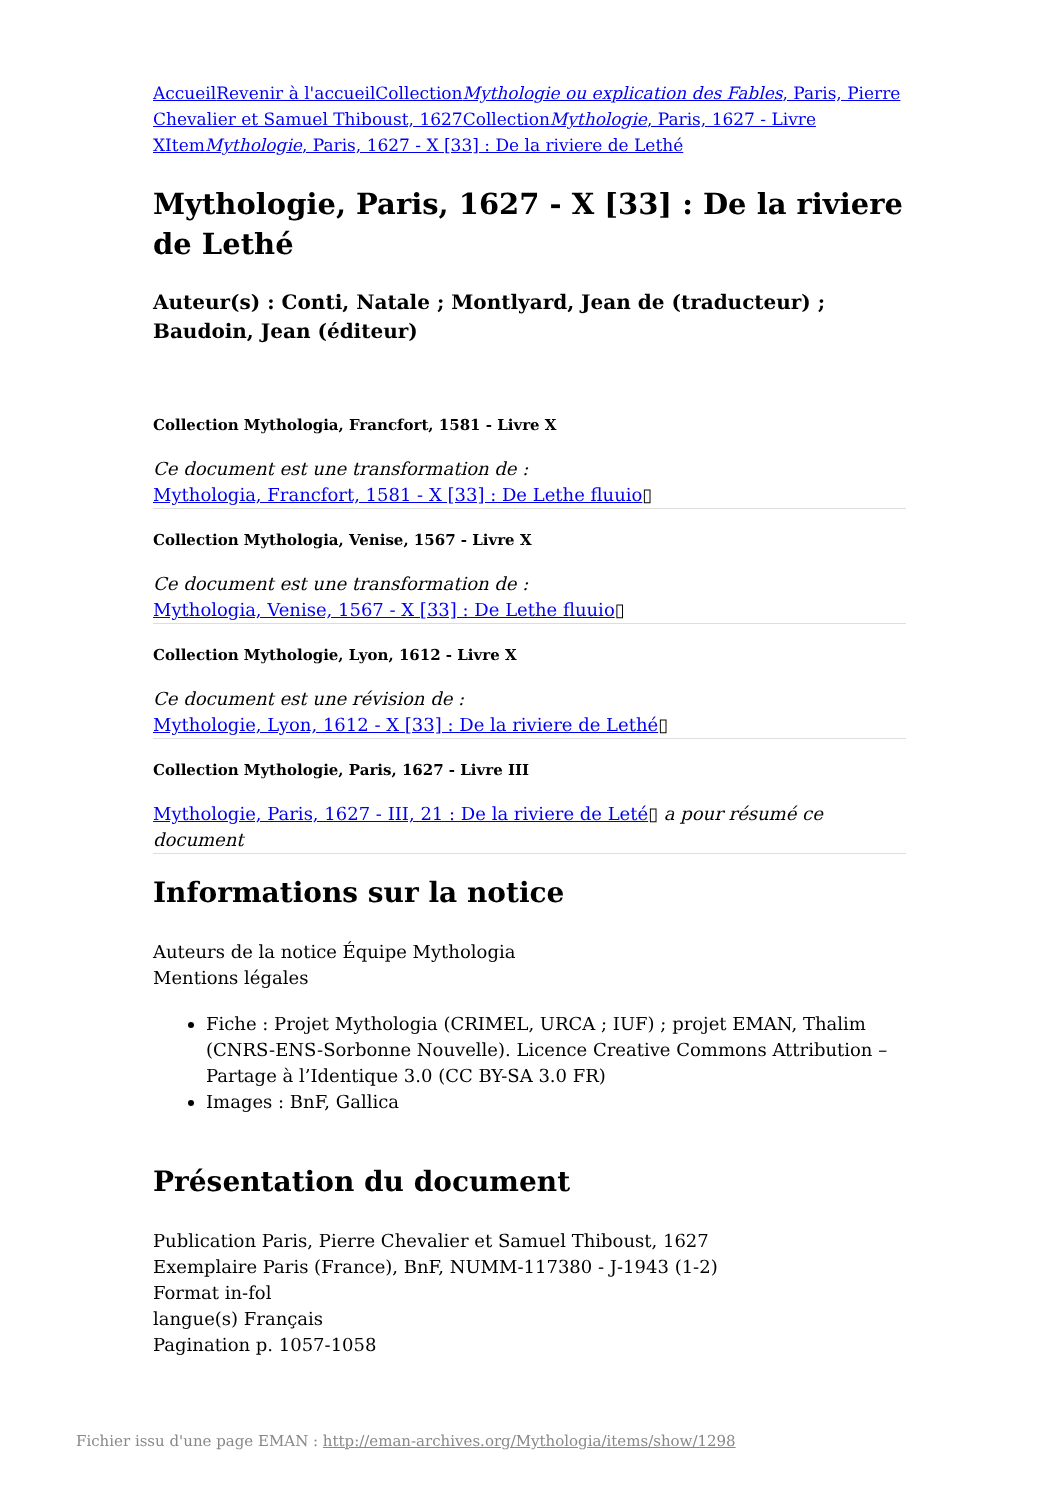Accueil Revenir à l'accueil CollectionMythologie ou explication des Fables, Paris, Pierre Chevalier et Samuel Thiboust, 1627 CollectionMythologie, Paris, 1627 - Livre X ItemMythologie, Paris, 1627 - X [33] : De la riviere de Lethé
Mythologie, Paris, 1627 - X [33] : De la riviere de Lethé
Auteur(s) : Conti, Natale ; Montlyard, Jean de (traducteur) ; Baudoin, Jean (éditeur)
Collection Mythologia, Francfort, 1581 - Livre X
Ce document est une transformation de :
Mythologia, Francfort, 1581 - X [33] : De Lethe fluuio▯
Collection Mythologia, Venise, 1567 - Livre X
Ce document est une transformation de :
Mythologia, Venise, 1567 - X [33] : De Lethe fluuio▯
Collection Mythologie, Lyon, 1612 - Livre X
Ce document est une révision de :
Mythologie, Lyon, 1612 - X [33] : De la riviere de Lethé▯
Collection Mythologie, Paris, 1627 - Livre III
Mythologie, Paris, 1627 - III, 21 : De la riviere de Leté▯ a pour résumé ce document
Informations sur la notice
Auteurs de la notice Équipe Mythologia
Mentions légales
Fiche : Projet Mythologia (CRIMEL, URCA ; IUF) ; projet EMAN, Thalim (CNRS-ENS-Sorbonne Nouvelle). Licence Creative Commons Attribution – Partage à l’Identique 3.0 (CC BY-SA 3.0 FR)
Images : BnF, Gallica
Présentation du document
Publication Paris, Pierre Chevalier et Samuel Thiboust, 1627
Exemplaire Paris (France), BnF, NUMM-117380 - J-1943 (1-2)
Format in-fol
langue(s) Français
Pagination p. 1057-1058
Fichier issu d'une page EMAN : http://eman-archives.org/Mythologia/items/show/1298